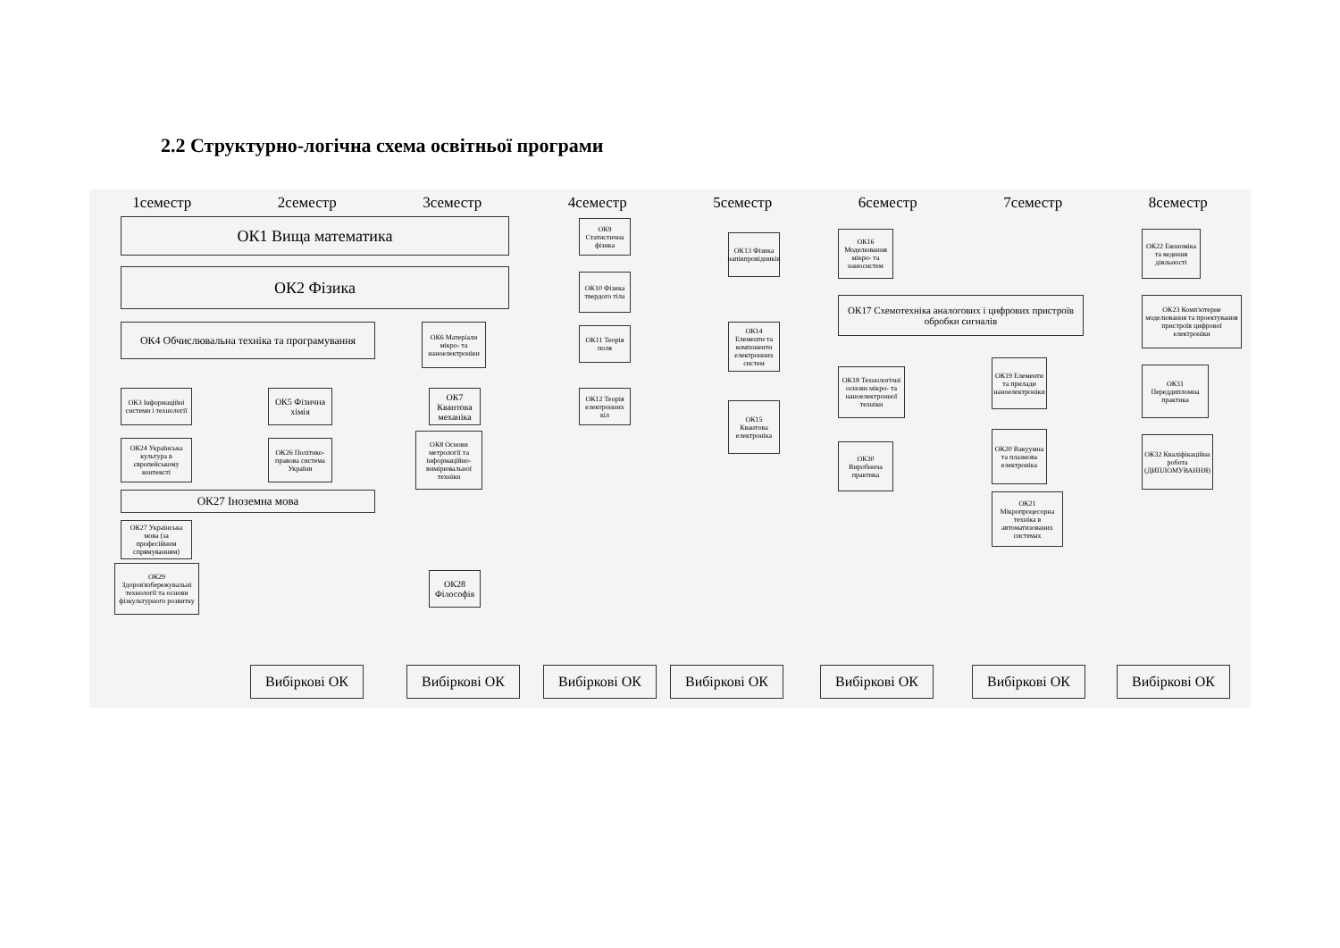2.2 Структурно-логічна схема освітньої програми
1семестр 2семестр 3семестр 4семестр 5семестр 6семестр 7семестр 8семестр
ОК1 Вища математика
ОК2 Фізика
ОК4 Обчислювальна техніка та програмування
ОК3 Інформаційні системи і технології
ОК24 Українська культура в європейському контексті
ОК27 Іноземна мова
ОК27 Українська мова (за професійним спрямуванням)
ОК29 Здоров'язбережувальні технології та основи фізкультурного розвитку
ОК5 Фізична хімія
ОК26 Політико-правова система України
ОК6 Матеріали мікро- та наноелектроніки
ОК7 Квантова механіка
ОК8 Основи метрології та інформаційно-вимірювальної техніки
ОК28 Філософія
ОК9 Статистична фізика
ОК10 Фізика твердого тіла
ОК11 Теорія поля
ОК12 Теорія електронних кіл
ОК13 Фізика напівпровідників
ОК14 Елементи та компоненти електронних систем
ОК15 Квантова електроніка
ОК16 Моделювання мікро- та наносистем
ОК17 Схемотехніка аналогових і цифрових пристроїв обробки сигналів
ОК18 Технологічні основи мікро- та наноелектронної техніки
ОК30 Виробнича практика
ОК19 Елементи та прилади наноелектроніки
ОК20 Вакуумна та плазмова електроніка
ОК21 Мікропроцесорна техніка в автоматизованих системах
ОК22 Економіка та ведення діяльності
ОК23 Комп'ютерне моделювання та проектування пристроїв цифрової електроніки
ОК31 Переддипломна практика
ОК32 Кваліфікаційна робота (ДИПЛОМУВАННЯ)
Вибіркові ОК Вибіркові ОК Вибіркові ОК Вибіркові ОК Вибіркові ОК Вибіркові ОК Вибіркові ОК